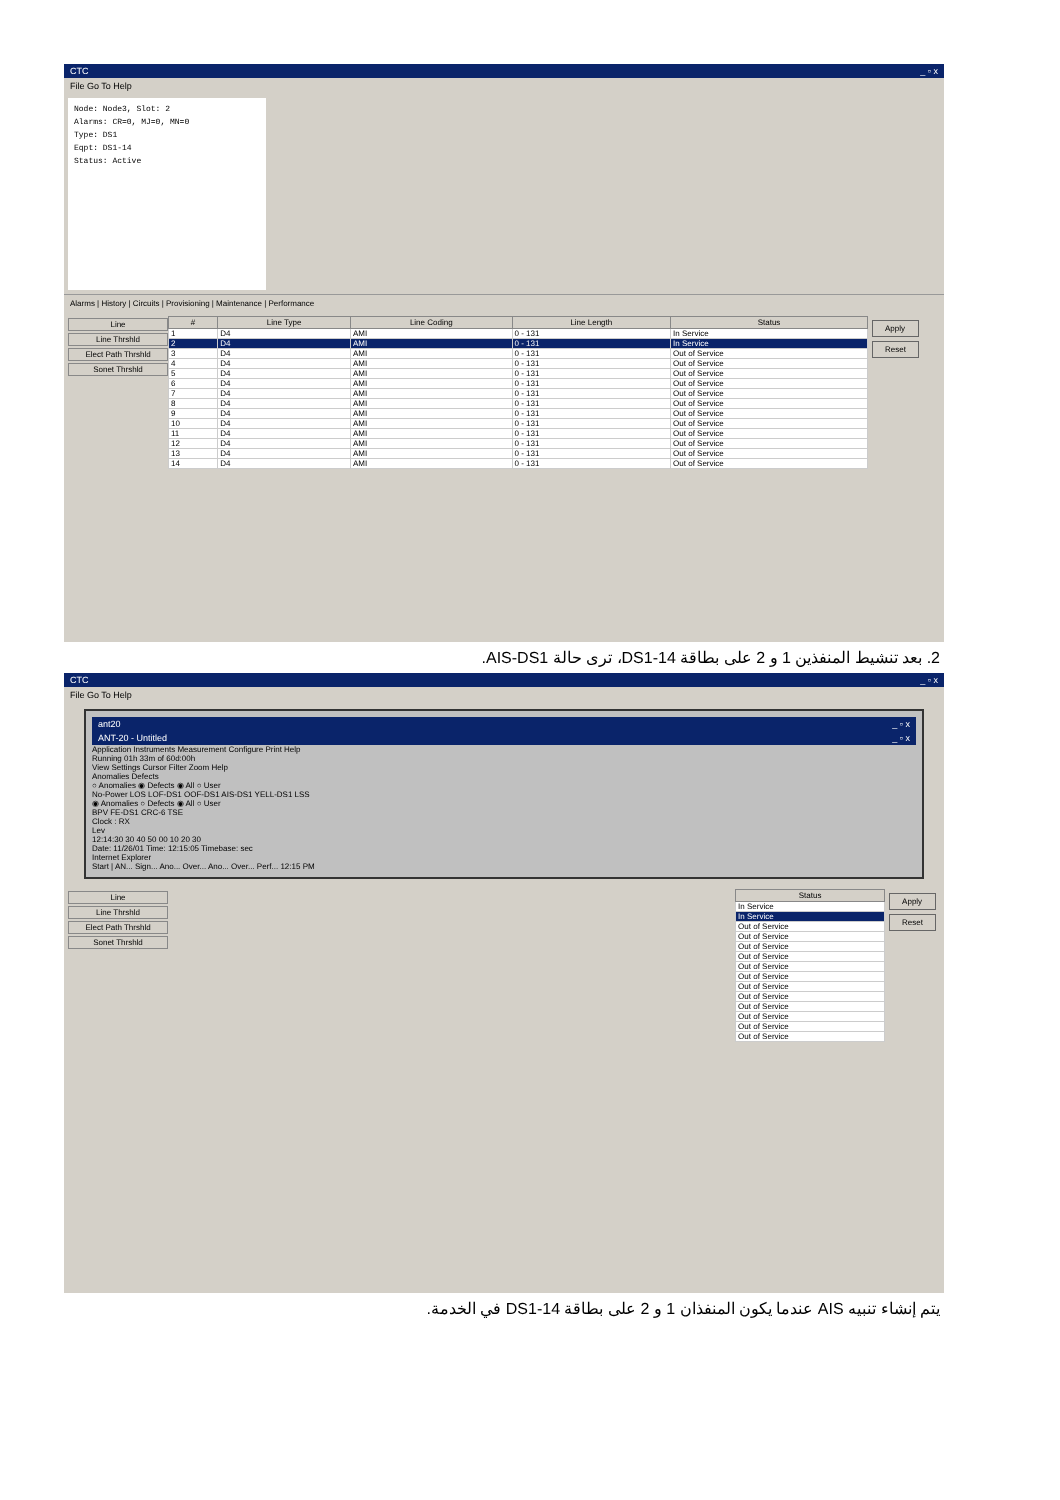CTC _ ▫ x
File Go To Help
Node: Node3, Slot: 2 Alarms: CR=0, MJ=0, MN=0 Type: DS1 Eqpt: DS1-14 Status: Active
Alarms | History | Circuits | Provisioning | Maintenance | Performance
Line
Line Thrshld
Elect Path Thrshld
Sonet Thrshld
| # | Line Type | Line Coding | Line Length | Status |
| --- | --- | --- | --- | --- |
| 1 | D4 | AMI | 0 - 131 | In Service |
| 2 | D4 | AMI | 0 - 131 | In Service |
| 3 | D4 | AMI | 0 - 131 | Out of Service |
| 4 | D4 | AMI | 0 - 131 | Out of Service |
| 5 | D4 | AMI | 0 - 131 | Out of Service |
| 6 | D4 | AMI | 0 - 131 | Out of Service |
| 7 | D4 | AMI | 0 - 131 | Out of Service |
| 8 | D4 | AMI | 0 - 131 | Out of Service |
| 9 | D4 | AMI | 0 - 131 | Out of Service |
| 10 | D4 | AMI | 0 - 131 | Out of Service |
| 11 | D4 | AMI | 0 - 131 | Out of Service |
| 12 | D4 | AMI | 0 - 131 | Out of Service |
| 13 | D4 | AMI | 0 - 131 | Out of Service |
| 14 | D4 | AMI | 0 - 131 | Out of Service |
Apply
Reset
2. بعد تنشيط المنفذين 1 و 2 على بطاقة DS1-14، ترى حالة AIS-DS1.
CTC _ ▫ x
File Go To Help
ant20 _ ▫ x
ANT-20 - Untitled _ ▫ x
Application Instruments Measurement Configure Print Help
Running 01h 33m of 60d:00h
View Settings Cursor Filter Zoom Help
Anomalies Defects
○ Anomalies ◉ Defects ◉ All ○ User
No-Power LOS LOF-DS1 OOF-DS1 AIS-DS1 YELL-DS1 LSS
◉ Anomalies ○ Defects ◉ All ○ User
BPV FE-DS1 CRC-6 TSE
Clock : RX
Lev
12:14:30 30 40 50 00 10 20 30
Date: 11/26/01 Time: 12:15:05 Timebase: sec
Internet Explorer
Start | AN... Sign... Ano... Over... Ano... Over... Perf... 12:15 PM
Line
Line Thrshld
Elect Path Thrshld
Sonet Thrshld
| Status |
| --- |
| In Service |
| In Service |
| Out of Service |
| Out of Service |
| Out of Service |
| Out of Service |
| Out of Service |
| Out of Service |
| Out of Service |
| Out of Service |
| Out of Service |
| Out of Service |
| Out of Service |
| Out of Service |
Apply
Reset
يتم إنشاء تنبيه AIS عندما يكون المنفذان 1 و 2 على بطاقة DS1-14 في الخدمة.